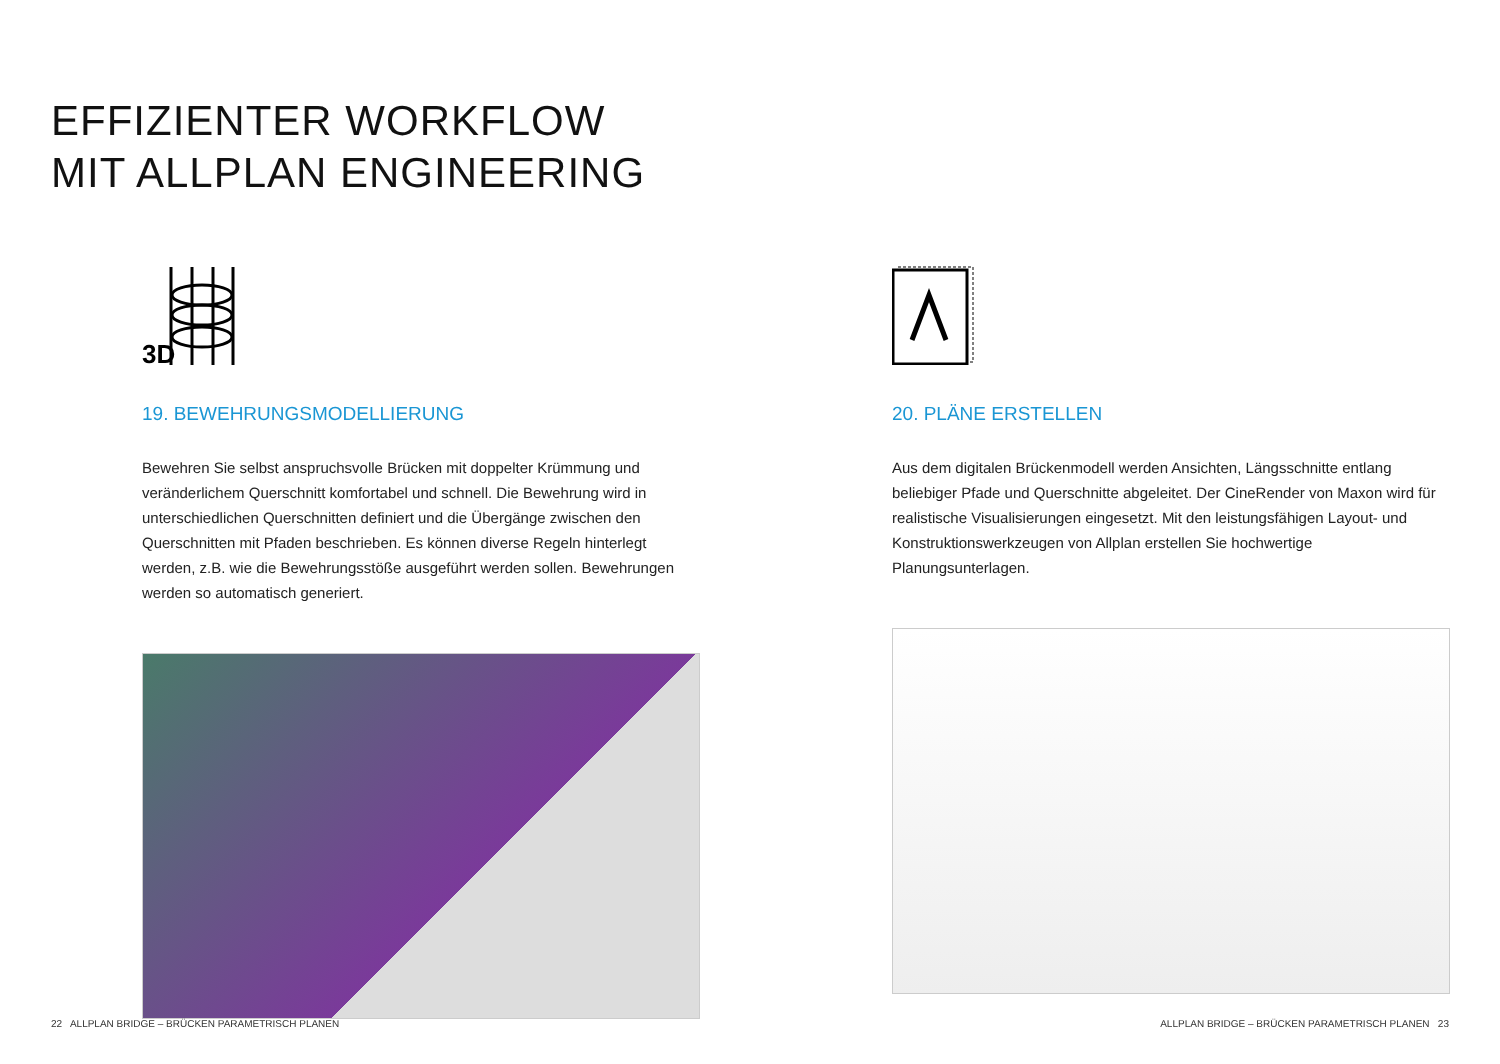EFFIZIENTER WORKFLOW
MIT ALLPLAN ENGINEERING
3D
19. BEWEHRUNGSMODELLIERUNG
Bewehren Sie selbst anspruchsvolle Brücken mit doppelter Krümmung und veränderlichem Querschnitt komfortabel und schnell. Die Bewehrung wird in unterschiedlichen Querschnitten definiert und die Übergänge zwischen den Querschnitten mit Pfaden beschrieben. Es können diverse Regeln hinterlegt werden, z.B. wie die Bewehrungsstöße ausgeführt werden sollen. Bewehrungen werden so automatisch generiert.
20. PLÄNE ERSTELLEN
Aus dem digitalen Brückenmodell werden Ansichten, Längsschnitte entlang beliebiger Pfade und Querschnitte abgeleitet. Der CineRender von Maxon wird für realistische Visualisierungen eingesetzt. Mit den leistungsfähigen Layout- und Konstruktionswerkzeugen von Allplan erstellen Sie hochwertige Planungsunterlagen.
22 ALLPLAN BRIDGE – BRÜCKEN PARAMETRISCH PLANEN
ALLPLAN BRIDGE – BRÜCKEN PARAMETRISCH PLANEN 23